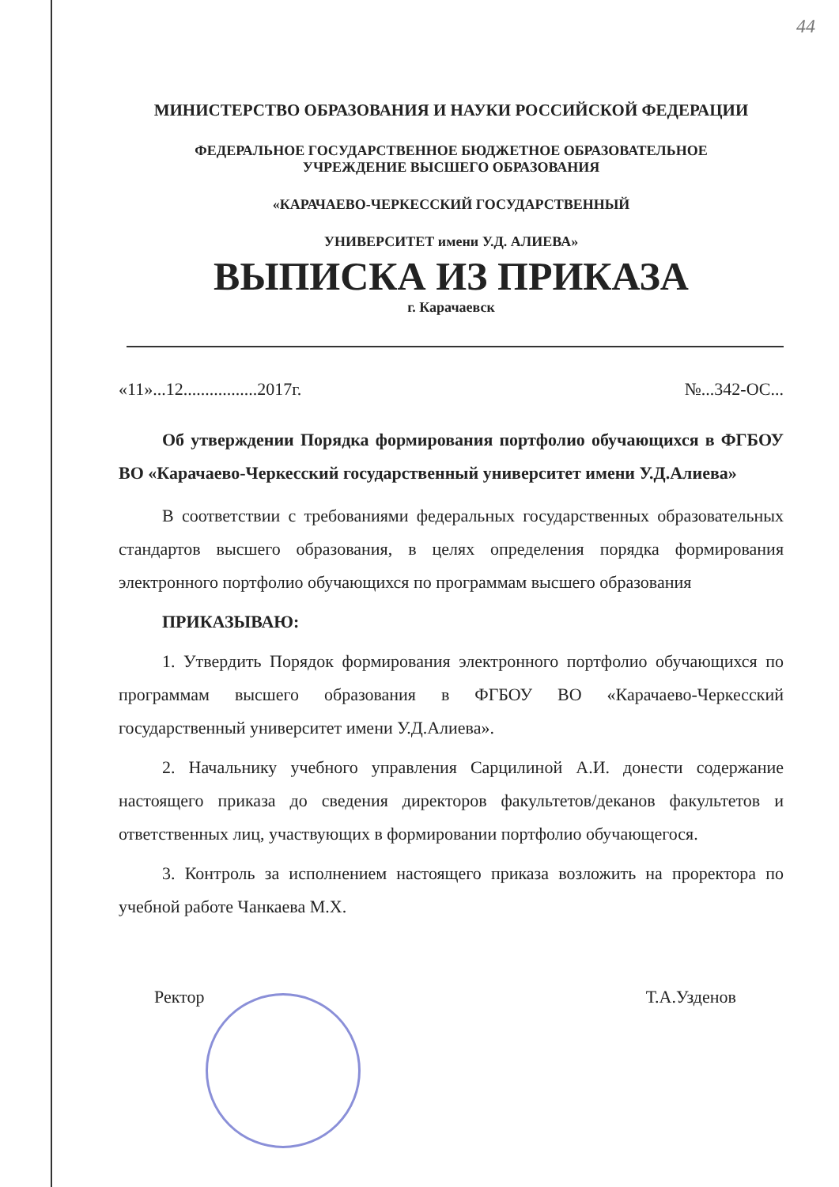44
МИНИСТЕРСТВО ОБРАЗОВАНИЯ И НАУКИ РОССИЙСКОЙ ФЕДЕРАЦИИ
ФЕДЕРАЛЬНОЕ ГОСУДАРСТВЕННОЕ БЮДЖЕТНОЕ ОБРАЗОВАТЕЛЬНОЕ
УЧРЕЖДЕНИЕ ВЫСШЕГО ОБРАЗОВАНИЯ
«КАРАЧАЕВО-ЧЕРКЕССКИЙ ГОСУДАРСТВЕННЫЙ
УНИВЕРСИТЕТ имени У.Д. АЛИЕВА»
ВЫПИСКА ИЗ ПРИКАЗА
г. Карачаевск
«11»...12.................2017г. №...342-ОС...
Об утверждении Порядка формирования портфолио обучающихся в ФГБОУ ВО «Карачаево-Черкесский государственный университет имени У.Д.Алиева»
В соответствии с требованиями федеральных государственных образовательных стандартов высшего образования, в целях определения порядка формирования электронного портфолио обучающихся по программам высшего образования
ПРИКАЗЫВАЮ:
1. Утвердить Порядок формирования электронного портфолио обучающихся по программам высшего образования в ФГБОУ ВО «Карачаево-Черкесский государственный университет имени У.Д.Алиева».
2. Начальнику учебного управления Сарцилиной А.И. донести содержание настоящего приказа до сведения директоров факультетов/деканов факультетов и ответственных лиц, участвующих в формировании портфолио обучающегося.
3. Контроль за исполнением настоящего приказа возложить на проректора по учебной работе Чанкаева М.Х.
Ректор Т.А.Узденов